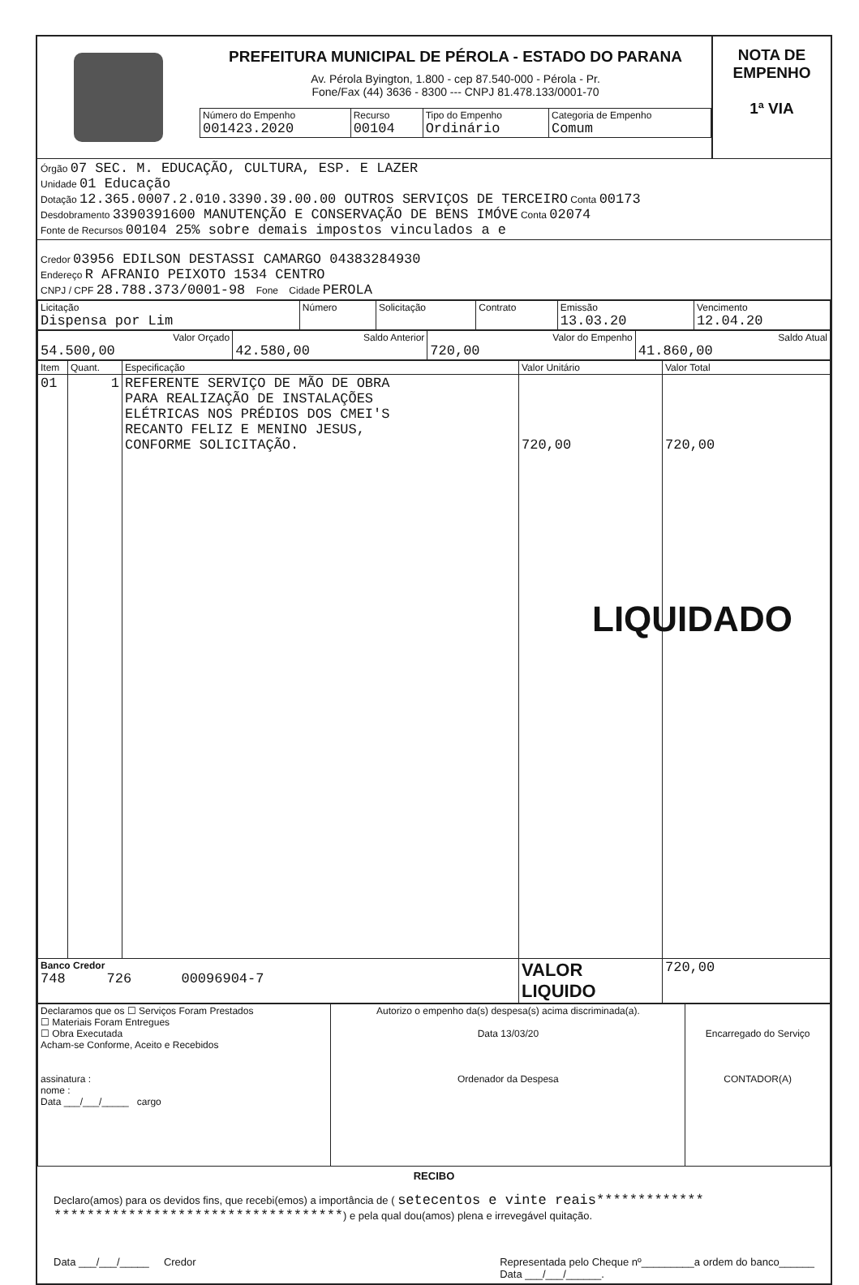PREFEITURA MUNICIPAL DE PÉROLA - ESTADO DO PARANA
Av. Pérola Byington, 1.800 - cep 87.540-000 - Pérola - Pr.
Fone/Fax (44) 3636 - 8300 --- CNPJ 81.478.133/0001-70
| Número do Empenho 001423.2020 | Recurso 00104 | Tipo do Empenho Ordinário | Categoria de Empenho Comum |
NOTA DE
EMPENHO
1ª VIA
Órgão 07 SEC. M. EDUCAÇÃO, CULTURA, ESP. E LAZER
Unidade 01 Educação
Dotação 12.365.0007.2.010.3390.39.00.00 OUTROS SERVIÇOS DE TERCEIRO Conta 00173
Desdobramento 3390391600 MANUTENÇÃO E CONSERVAÇÃO DE BENS IMÓVE Conta 02074
Fonte de Recursos 00104 25% sobre demais impostos vinculados a e
Credor 03956 EDILSON DESTASSI CAMARGO 04383284930
Endereço R AFRANIO PEIXOTO 1534 CENTRO
CNPJ / CPF 28.788.373/0001-98 Fone Cidade PEROLA
| Licitação Dispensa por Lim | Número | Solicitação | Contrato | Emissão 13.03.20 | Vencimento 12.04.20 |
| Valor Orçado 54.500,00 | Saldo Anterior 42.580,00 | Valor do Empenho 720,00 | Saldo Atual 41.860,00 |
| Item | Quant. | Especificação | Valor Unitário | Valor Total |
| --- | --- | --- | --- | --- |
| 01 | 1 | REFERENTE SERVIÇO DE MÃO DE OBRA PARA REALIZAÇÃO DE INSTALAÇÕES ELÉTRICAS NOS PRÉDIOS DOS CMEI'S RECANTO FELIZ E MENINO JESUS, CONFORME SOLICITAÇÃO. | 720,00 | 720,00 LIQUIDADO |
| Banco Credor 748 726 00096904-7 | | | VALOR LIQUIDO | 720,00 |
| Declaramos que os ☐ Serviços Foram Prestados ☐ Materiais Foram Entregues ☐ Obra Executada Acham-se Conforme, Aceito e Recebidos assinatura : nome : Data ___/___/_____ cargo | Autorizo o empenho da(s) despesa(s) acima discriminada(a). Data 13/03/20 Ordenador da Despesa | Encarregado do Serviço CONTADOR(A) |
RECIBO
Declaro(amos) para os devidos fins, que recebi(emos) a importância de ( setecentos e vinte reais************* ***********************************) e pela qual dou(amos) plena e irrevegável quitação.
Data ___/___/_____ Credor Representada pelo Cheque nº_________a ordem do banco______
Data ___/___/______.